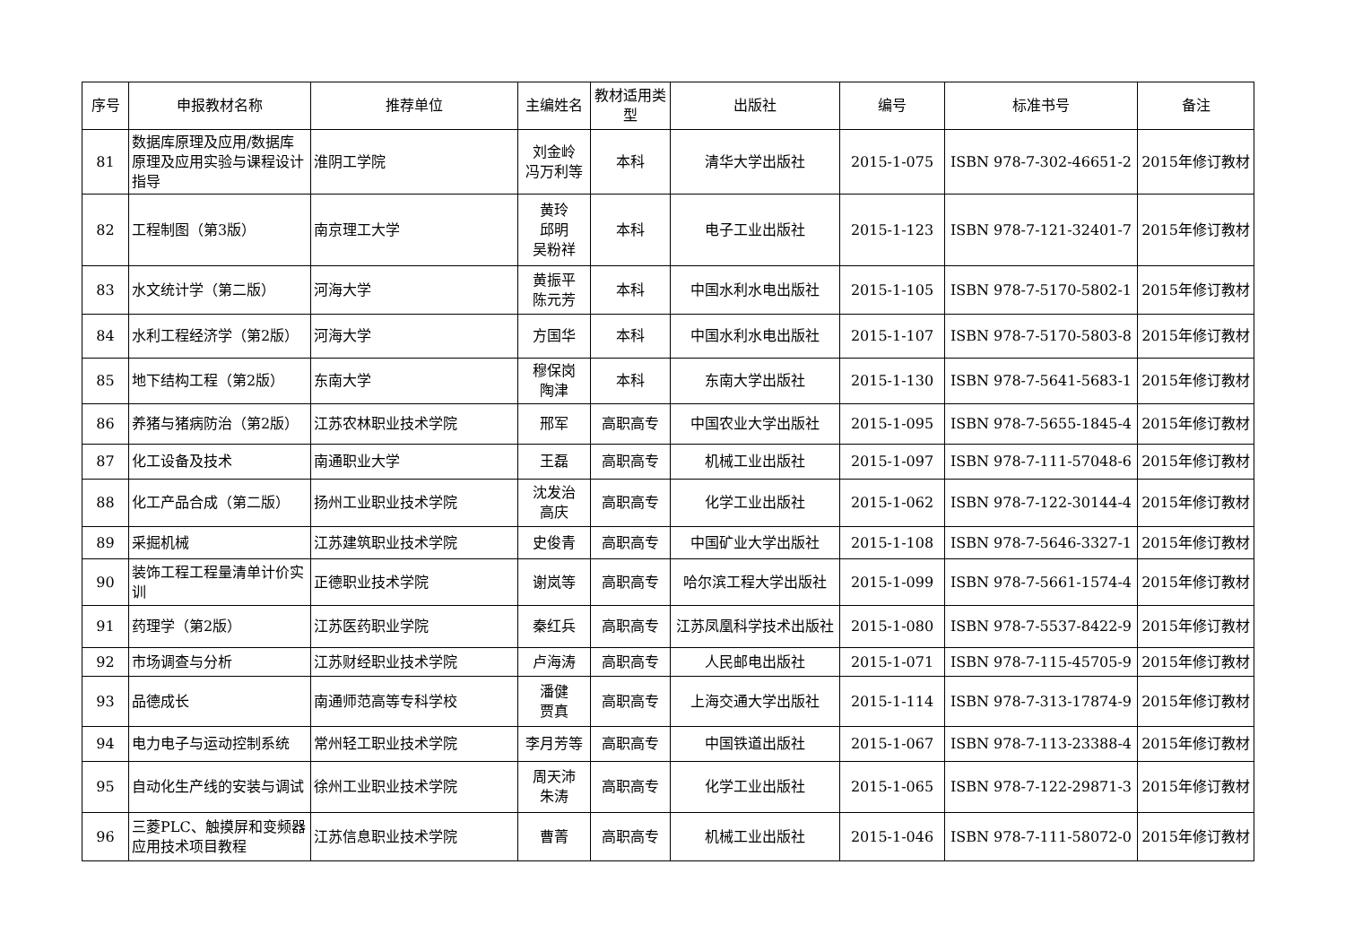| 序号 | 申报教材名称 | 推荐单位 | 主编姓名 | 教材适用类型 | 出版社 | 编号 | 标准书号 | 备注 |
| --- | --- | --- | --- | --- | --- | --- | --- | --- |
| 81 | 数据库原理及应用/数据库原理及应用实验与课程设计指导 | 淮阴工学院 | 刘金岭 冯万利等 | 本科 | 清华大学出版社 | 2015-1-075 | ISBN 978-7-302-46651-2 | 2015年修订教材 |
| 82 | 工程制图（第3版） | 南京理工大学 | 黄玲 邱明 吴粉祥 | 本科 | 电子工业出版社 | 2015-1-123 | ISBN 978-7-121-32401-7 | 2015年修订教材 |
| 83 | 水文统计学（第二版） | 河海大学 | 黄振平 陈元芳 | 本科 | 中国水利水电出版社 | 2015-1-105 | ISBN 978-7-5170-5802-1 | 2015年修订教材 |
| 84 | 水利工程经济学（第2版） | 河海大学 | 方国华 | 本科 | 中国水利水电出版社 | 2015-1-107 | ISBN 978-7-5170-5803-8 | 2015年修订教材 |
| 85 | 地下结构工程（第2版） | 东南大学 | 穆保岗 陶津 | 本科 | 东南大学出版社 | 2015-1-130 | ISBN 978-7-5641-5683-1 | 2015年修订教材 |
| 86 | 养猪与猪病防治（第2版） | 江苏农林职业技术学院 | 邢军 | 高职高专 | 中国农业大学出版社 | 2015-1-095 | ISBN 978-7-5655-1845-4 | 2015年修订教材 |
| 87 | 化工设备及技术 | 南通职业大学 | 王磊 | 高职高专 | 机械工业出版社 | 2015-1-097 | ISBN 978-7-111-57048-6 | 2015年修订教材 |
| 88 | 化工产品合成（第二版） | 扬州工业职业技术学院 | 沈发治 高庆 | 高职高专 | 化学工业出版社 | 2015-1-062 | ISBN 978-7-122-30144-4 | 2015年修订教材 |
| 89 | 采掘机械 | 江苏建筑职业技术学院 | 史俊青 | 高职高专 | 中国矿业大学出版社 | 2015-1-108 | ISBN 978-7-5646-3327-1 | 2015年修订教材 |
| 90 | 装饰工程工程量清单计价实训 | 正德职业技术学院 | 谢岚等 | 高职高专 | 哈尔滨工程大学出版社 | 2015-1-099 | ISBN 978-7-5661-1574-4 | 2015年修订教材 |
| 91 | 药理学（第2版） | 江苏医药职业学院 | 秦红兵 | 高职高专 | 江苏凤凰科学技术出版社 | 2015-1-080 | ISBN 978-7-5537-8422-9 | 2015年修订教材 |
| 92 | 市场调查与分析 | 江苏财经职业技术学院 | 卢海涛 | 高职高专 | 人民邮电出版社 | 2015-1-071 | ISBN 978-7-115-45705-9 | 2015年修订教材 |
| 93 | 品德成长 | 南通师范高等专科学校 | 潘健 贾真 | 高职高专 | 上海交通大学出版社 | 2015-1-114 | ISBN 978-7-313-17874-9 | 2015年修订教材 |
| 94 | 电力电子与运动控制系统 | 常州轻工职业技术学院 | 李月芳等 | 高职高专 | 中国铁道出版社 | 2015-1-067 | ISBN 978-7-113-23388-4 | 2015年修订教材 |
| 95 | 自动化生产线的安装与调试 | 徐州工业职业技术学院 | 周天沛 朱涛 | 高职高专 | 化学工业出版社 | 2015-1-065 | ISBN 978-7-122-29871-3 | 2015年修订教材 |
| 96 | 三菱PLC、触摸屏和变频器应用技术项目教程 | 江苏信息职业技术学院 | 曹菁 | 高职高专 | 机械工业出版社 | 2015-1-046 | ISBN 978-7-111-58072-0 | 2015年修订教材 |